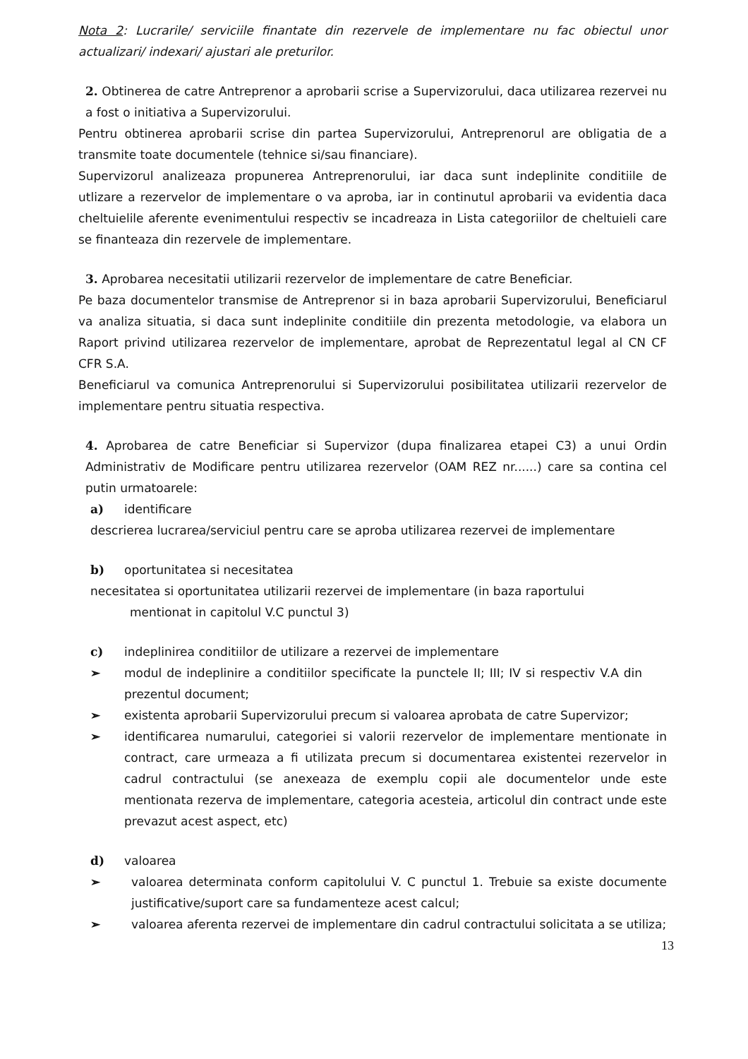Nota 2: Lucrarile/ serviciile finantate din rezervele de implementare nu fac obiectul unor actualizari/ indexari/ ajustari ale preturilor.
2. Obtinerea de catre Antreprenor a aprobarii scrise a Supervizorului, daca utilizarea rezervei nu a fost o initiativa a Supervizorului.
Pentru obtinerea aprobarii scrise din partea Supervizorului, Antreprenorul are obligatia de a transmite toate documentele (tehnice si/sau financiare).
Supervizorul analizeaza propunerea Antreprenorului, iar daca sunt indeplinite conditiile de utlizare a rezervelor de implementare o va aproba, iar in continutul aprobarii va evidentia daca cheltuielile aferente evenimentului respectiv se incadreaza in Lista categoriilor de cheltuieli care se finanteaza din rezervele de implementare.
3. Aprobarea necesitatii utilizarii rezervelor de implementare de catre Beneficiar.
Pe baza documentelor transmise de Antreprenor si in baza aprobarii Supervizorului, Beneficiarul va analiza situatia, si daca sunt indeplinite conditiile din prezenta metodologie, va elabora un Raport privind utilizarea rezervelor de implementare, aprobat de Reprezentatul legal al CN CF CFR S.A.
Beneficiarul va comunica Antreprenorului si Supervizorului posibilitatea utilizarii rezervelor de implementare pentru situatia respectiva.
4. Aprobarea de catre Beneficiar si Supervizor (dupa finalizarea etapei C3) a unui Ordin Administrativ de Modificare pentru utilizarea rezervelor (OAM REZ nr......) care sa contina cel putin urmatoarele:
a) identificare
descrierea lucrarea/serviciul pentru care se aproba utilizarea rezervei de implementare
b) oportunitatea si necesitatea
necesitatea si oportunitatea utilizarii rezervei de implementare (in baza raportului
mentionat in capitolul V.C punctul 3)
c) indeplinirea conditiilor de utilizare a rezervei de implementare
➢ modul de indeplinire a conditiilor specificate la punctele II; III; IV si respectiv V.A din prezentul document;
➢ existenta aprobarii Supervizorului precum si valoarea aprobata de catre Supervizor;
➢ identificarea numarului, categoriei si valorii rezervelor de implementare mentionate in contract, care urmeaza a fi utilizata precum si documentarea existentei rezervelor in cadrul contractului (se anexeaza de exemplu copii ale documentelor unde este mentionata rezerva de implementare, categoria acesteia, articolul din contract unde este prevazut acest aspect, etc)
d) valoarea
➢ valoarea determinata conform capitolului V. C punctul 1. Trebuie sa existe documente justificative/suport care sa fundamenteze acest calcul;
➢ valoarea aferenta rezervei de implementare din cadrul contractului solicitata a se utiliza;
13